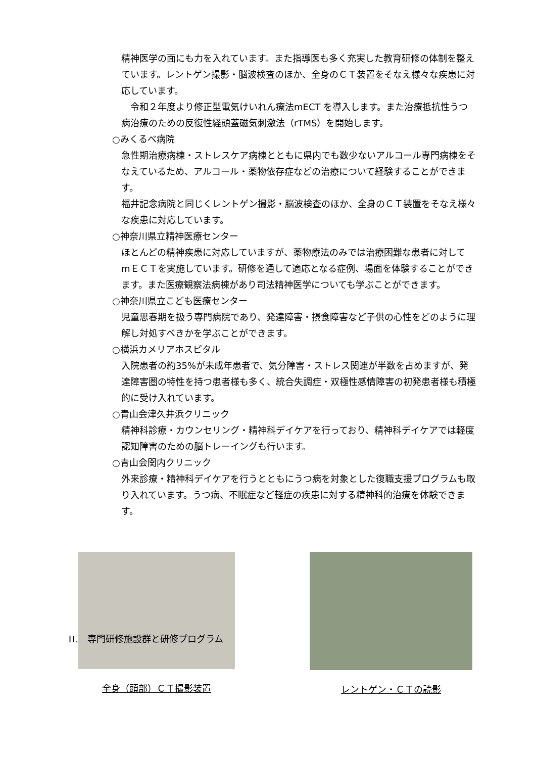精神医学の面にも力を入れています。また指導医も多く充実した教育研修の体制を整えています。レントゲン撮影・脳波検査のほか、全身のＣＴ装置をそなえ様々な疾患に対応しています。
　令和２年度より修正型電気けいれん療法mECT を導入します。また治療抵抗性うつ病治療のための反復性経頭蓋磁気刺激法（rTMS）を開始します。
○みくるべ病院
急性期治療病棟・ストレスケア病棟とともに県内でも数少ないアルコール専門病棟をそなえているため、アルコール・薬物依存症などの治療について経験することができます。
福井記念病院と同じくレントゲン撮影・脳波検査のほか、全身のＣＴ装置をそなえ様々な疾患に対応しています。
○神奈川県立精神医療センター
ほとんどの精神疾患に対応していますが、薬物療法のみでは治療困難な患者に対して mＥＣＴを実施しています。研修を通して適応となる症例、場面を体験することができます。また医療観察法病棟があり司法精神医学についても学ぶことができます。
○神奈川県立こども医療センター
児童思春期を扱う専門病院であり、発達障害・摂食障害など子供の心性をどのように理解し対処すべきかを学ぶことができます。
○横浜カメリアホスピタル
入院患者の約35%が未成年患者で、気分障害・ストレス関連が半数を占めますが、発達障害圏の特性を持つ患者様も多く、統合失調症・双極性感情障害の初発患者様も積極的に受け入れています。
○青山会津久井浜クリニック
精神科診療・カウンセリング・精神科デイケアを行っており、精神科デイケアでは軽度認知障害のための脳トレーイングも行います。
○青山会関内クリニック
外来診療・精神科デイケアを行うとともにうつ病を対象とした復職支援プログラムも取り入れています。うつ病、不眠症など軽症の疾患に対する精神科的治療を体験できます。
全身（頭部）ＣＴ撮影装置 レントゲン・ＣＴの読影
II.　専門研修施設群と研修プログラム